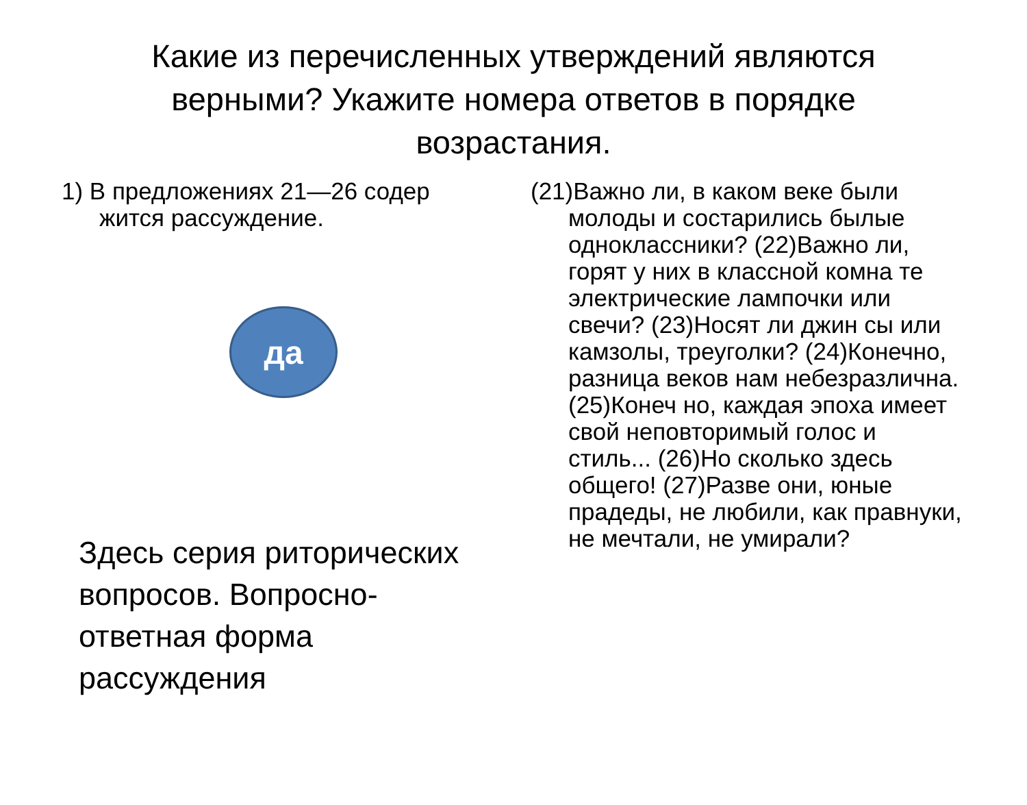Какие из перечисленных утверждений являются верными? Укажите номера ответов в порядке возрастания.
1) В предложениях 21—26 содер жится рассуждение.
да
Здесь серия риторических вопросов. Вопросно-ответная форма рассуждения
(21)Важно ли, в каком веке были молоды и состарились былые одноклассники? (22)Важно ли, горят у них в классной комна те электрические лампочки или свечи? (23)Носят ли джин сы или камзолы, треуголки? (24)Конечно, разница веков нам небезразлична. (25)Конеч но, каждая эпоха имеет свой неповторимый голос и стиль... (26)Но сколько здесь общего! (27)Разве они, юные прадеды, не любили, как правнуки, не мечтали, не умирали?